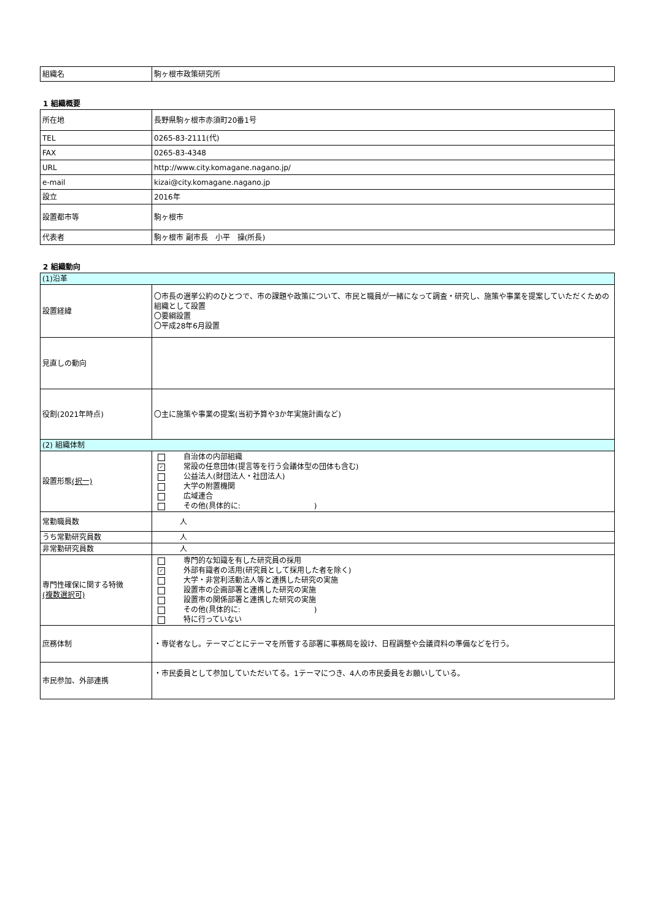| 組織名 | 駒ヶ根市政策研究所 |
1 組織概要
| 所在地 | 長野県駒ヶ根市赤須町20番1号 |
| TEL | 0265-83-2111(代) |
| FAX | 0265-83-4348 |
| URL | http://www.city.komagane.nagano.jp/ |
| e-mail | kizai@city.komagane.nagano.jp |
| 設立 | 2016年 |
| 設置都市等 | 駒ヶ根市 |
| 代表者 | 駒ヶ根市 副市長 小平 操(所長) |
2 組織動向
| (1)沿革 | |
| 設置経緯 | 〇市長の選挙公約のひとつで、市の課題や政策について、市民と職員が一緒になって調査・研究し、施策や事業を提案していただくための組織として設置 〇要綱設置 〇平成28年6月設置 |
| 見直しの動向 | |
| 役割(2021年時点) | 〇主に施策や事業の提案(当初予算や3か年実施計画など) |
| (2) 組織体制 | |
| 設置形態 (択一) | 自治体の内部組織 ✓ 常設の任意団体(提言等を行う会議体型の団体も含む) 公益法人(財団法人・社団法人) 大学の附置機関 広域連合 その他(具体的に: ) |
| 常勤職員数 | 人 |
| うち常勤研究員数 | 人 |
| 非常勤研究員数 | 人 |
| 専門性確保に関する特徴 (複数選択可) | 専門的な知識を有した研究員の採用 ✓ 外部有識者の活用(研究員として採用した者を除く) 大学・非営利活動法人等と連携した研究の実施 設置市の企画部署と連携した研究の実施 設置市の関係部署と連携した研究の実施 その他(具体的に: ) 特に行っていない |
| 庶務体制 | ・専従者なし。テーマごとにテーマを所管する部署に事務局を設け、日程調整や会議資料の準備などを行う。 |
| 市民参加、外部連携 | ・市民委員として参加していただいてる。1テーマにつき、4人の市民委員をお願いしている。 |